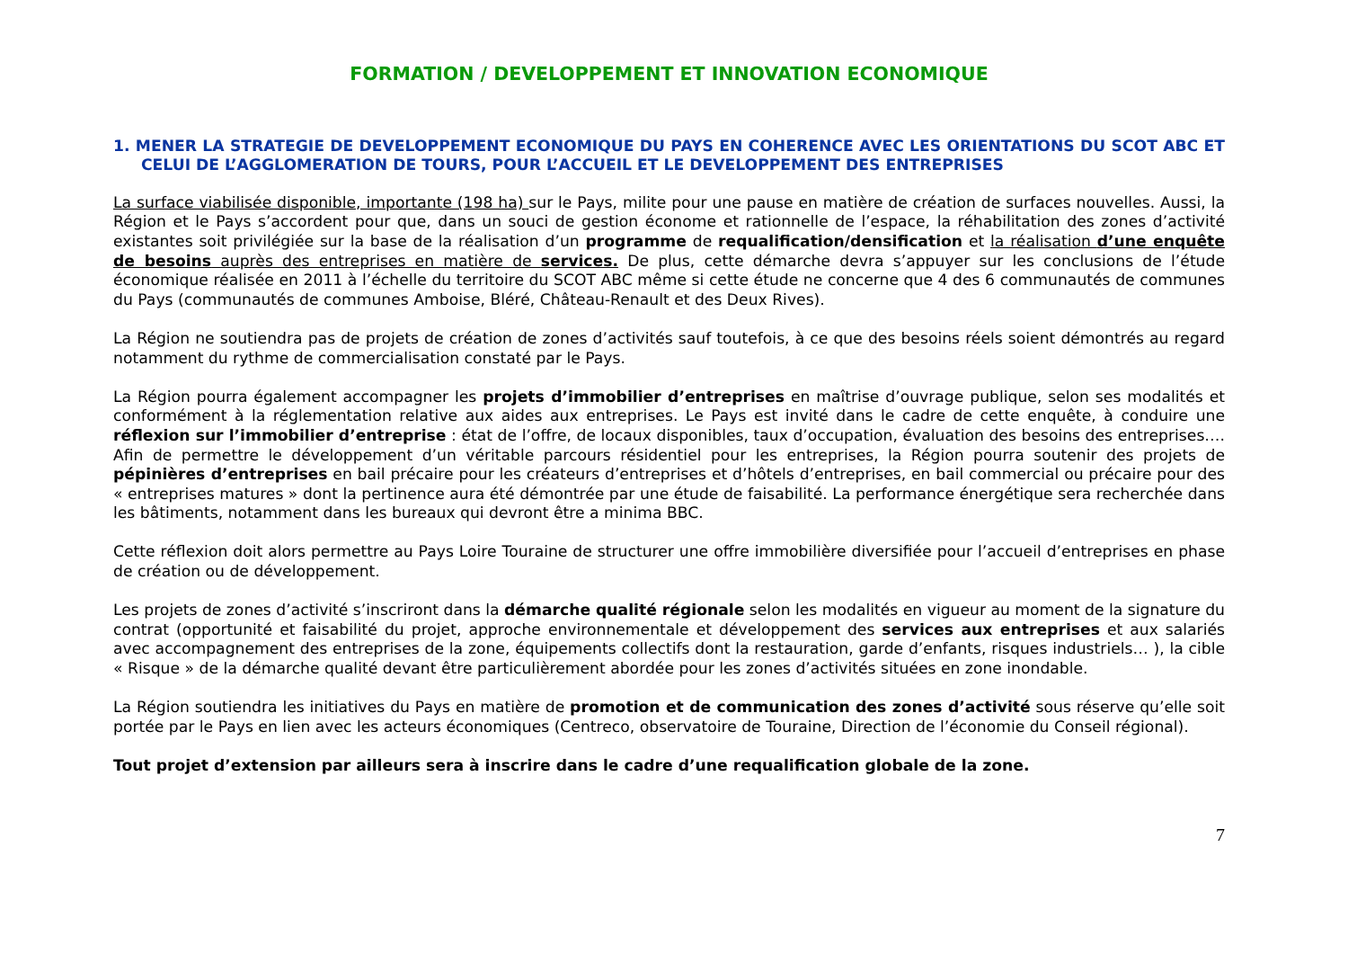FORMATION / DEVELOPPEMENT ET INNOVATION ECONOMIQUE
1. MENER LA STRATEGIE DE DEVELOPPEMENT ECONOMIQUE DU PAYS EN COHERENCE AVEC LES ORIENTATIONS DU SCOT ABC ET CELUI DE L’AGGLOMERATION DE TOURS, POUR L’ACCUEIL ET LE DEVELOPPEMENT DES ENTREPRISES
La surface viabilisée disponible, importante (198 ha) sur le Pays, milite pour une pause en matière de création de surfaces nouvelles. Aussi, la Région et le Pays s’accordent pour que, dans un souci de gestion économe et rationnelle de l’espace, la réhabilitation des zones d’activité existantes soit privilégiée sur la base de la réalisation d’un programme de requalification/densification et la réalisation d’une enquête de besoins auprès des entreprises en matière de services. De plus, cette démarche devra s’appuyer sur les conclusions de l’étude économique réalisée en 2011 à l’échelle du territoire du SCOT ABC même si cette étude ne concerne que 4 des 6 communautés de communes du Pays (communautés de communes Amboise, Bléré, Château-Renault et des Deux Rives).
La Région ne soutiendra pas de projets de création de zones d’activités sauf toutefois, à ce que des besoins réels soient démontrés au regard notamment du rythme de commercialisation constaté par le Pays.
La Région pourra également accompagner les projets d’immobilier d’entreprises en maîtrise d’ouvrage publique, selon ses modalités et conformément à la réglementation relative aux aides aux entreprises. Le Pays est invité dans le cadre de cette enquête, à conduire une réflexion sur l’immobilier d’entreprise : état de l’offre, de locaux disponibles, taux d’occupation, évaluation des besoins des entreprises…. Afin de permettre le développement d’un véritable parcours résidentiel pour les entreprises, la Région pourra soutenir des projets de pépinières d’entreprises en bail précaire pour les créateurs d’entreprises et d’hôtels d’entreprises, en bail commercial ou précaire pour des « entreprises matures » dont la pertinence aura été démontrée par une étude de faisabilité. La performance énergétique sera recherchée dans les bâtiments, notamment dans les bureaux qui devront être a minima BBC.
Cette réflexion doit alors permettre au Pays Loire Touraine de structurer une offre immobilière diversifiée pour l’accueil d’entreprises en phase de création ou de développement.
Les projets de zones d’activité s’inscriront dans la démarche qualité régionale selon les modalités en vigueur au moment de la signature du contrat (opportunité et faisabilité du projet, approche environnementale et développement des services aux entreprises et aux salariés avec accompagnement des entreprises de la zone, équipements collectifs dont la restauration, garde d’enfants, risques industriels… ), la cible « Risque » de la démarche qualité devant être particulièrement abordée pour les zones d’activités situées en zone inondable.
La Région soutiendra les initiatives du Pays en matière de promotion et de communication des zones d’activité sous réserve qu’elle soit portée par le Pays en lien avec les acteurs économiques (Centreco, observatoire de Touraine, Direction de l’économie du Conseil régional).
Tout projet d’extension par ailleurs sera à inscrire dans le cadre d’une requalification globale de la zone.
7